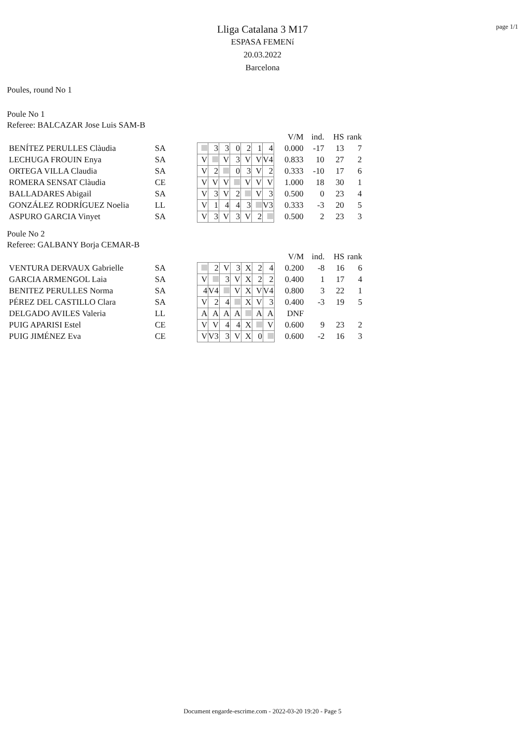page 1/1
Lliga Catalana 3 M17
ESPASA FEMENí
20.03.2022
Barcelona
Poules, round No 1
Poule No 1
Referee: BALCAZAR Jose Luis SAM-B
| | | | | | | | | | V/M | ind. | HS | rank |
| BENÍTEZ PERULLES Clàudia | SA | | 3 | 3 | 0 | 2 | 1 | 4 | 0.000 | -17 | 13 | 7 |
| LECHUGA FROUIN Enya | SA | V | | V | 3 | V | V | V4 | 0.833 | 10 | 27 | 2 |
| ORTEGA VILLA Claudia | SA | V | 2 | | 0 | 3 | V | 2 | 0.333 | -10 | 17 | 6 |
| ROMERA SENSAT Clàudia | CE | V | V | V | | V | V | V | 1.000 | 18 | 30 | 1 |
| BALLADARES Abigail | SA | V | 3 | V | 2 | | V | 3 | 0.500 | 0 | 23 | 4 |
| GONZÁLEZ RODRÍGUEZ Noelia | LL | V | 1 | 4 | 4 | 3 | | V3 | 0.333 | -3 | 20 | 5 |
| ASPURO GARCIA Vinyet | SA | V | 3 | V | 3 | V | 2 | | 0.500 | 2 | 23 | 3 |
Poule No 2
Referee: GALBANY Borja CEMAR-B
| | | | | | | | | | V/M | ind. | HS | rank |
| VENTURA DERVAUX Gabrielle | SA | | 2 | V | 3 | X | 2 | 4 | 0.200 | -8 | 16 | 6 |
| GARCIA ARMENGOL Laia | SA | V | | 3 | V | X | 2 | 2 | 0.400 | 1 | 17 | 4 |
| BENITEZ PERULLES Norma | SA | 4 | V4 | | V | X | V | V4 | 0.800 | 3 | 22 | 1 |
| PÉREZ DEL CASTILLO Clara | SA | V | 2 | 4 | | X | V | 3 | 0.400 | -3 | 19 | 5 |
| DELGADO AVILES Valeria | LL | A | A | A | A | | A | A | DNF | | | |
| PUIG APARISI Estel | CE | V | V | 4 | 4 | X | | V | 0.600 | 9 | 23 | 2 |
| PUIG JIMÉNEZ Eva | CE | V | V3 | 3 | V | X | 0 | | 0.600 | -2 | 16 | 3 |
Document engarde-escrime.com - 2022-03-20 19:20 - Page 5